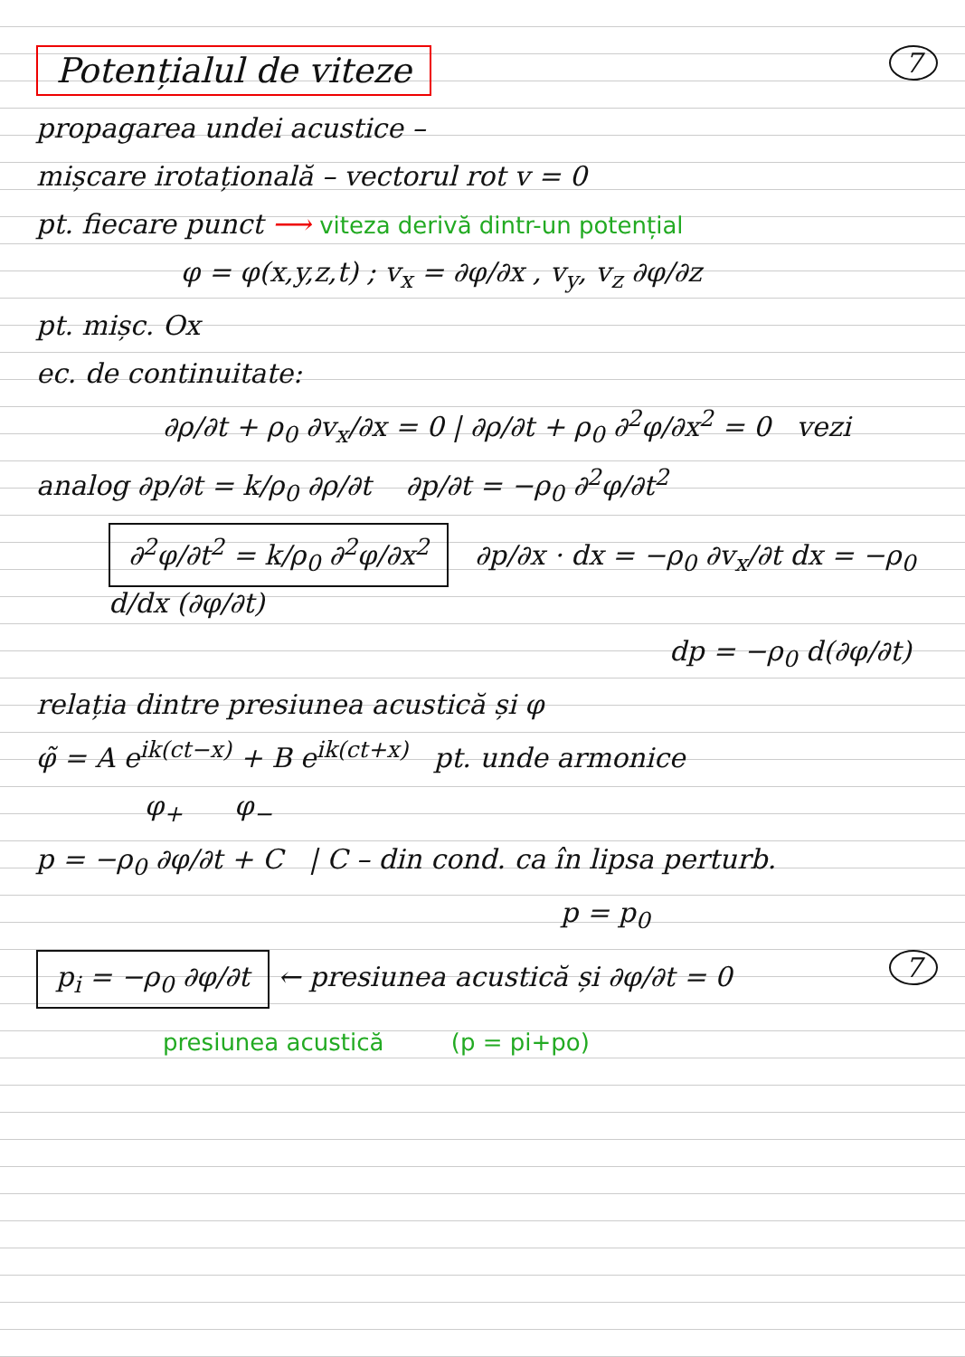Potențialul de viteze 7
propagarea undei acustice –
mișcare irotațională – vectorul rot v = 0
pt. fiecare punct ⟶ viteza derivă dintr-un potențial
φ = φ(x,y,z,t) ; v<sub>x</sub> = ∂φ/∂x , v<sub>y</sub>, v<sub>z</sub> ∂φ/∂z
pt. mișc. Ox
ec. de continuitate:
∂ρ/∂t + ρ<sub>0</sub> ∂v<sub>x</sub>/∂x = 0 | ∂ρ/∂t + ρ<sub>0</sub> ∂<sup>2</sup>φ/∂x<sup>2</sup> = 0 vezi
analog ∂p/∂t = k/ρ<sub>0</sub> ∂ρ/∂t ∂p/∂t = −ρ<sub>0</sub> ∂<sup>2</sup>φ/∂t<sup>2</sup>
∂<sup>2</sup>φ/∂t<sup>2</sup> = k/ρ<sub>0</sub> ∂<sup>2</sup>φ/∂x<sup>2</sup> ∂p/∂x · dx = −ρ<sub>0</sub> ∂v<sub>x</sub>/∂t dx = −ρ<sub>0</sub> d/dx (∂φ/∂t)
dp = −ρ<sub>0</sub> d(∂φ/∂t)
relația dintre presiunea acustică și φ
φ̃ = A e<sup>ik(ct−x)</sup> + B e<sup>ik(ct+x)</sup> pt. unde armonice
φ<sub>+</sub> φ<sub>−</sub>
p = −ρ<sub>0</sub> ∂φ/∂t + C | C – din cond. ca în lipsa perturb.
p = p<sub>0</sub>
p<sub>i</sub> = −ρ<sub>0</sub> ∂φ/∂t ← presiunea acustică și ∂φ/∂t = 0 7
presiunea acustică (p = pi+po)